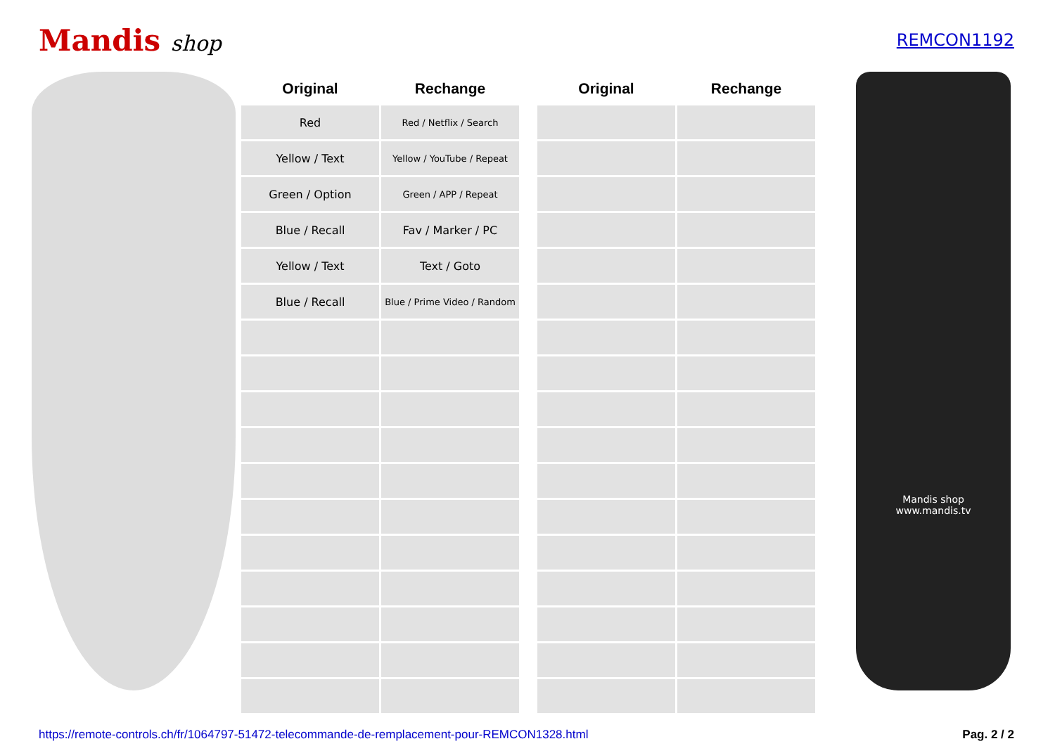Mandis shop
REMCON1192
| Original | Rechange |
| --- | --- |
| Red | Red / Netflix / Search |
| Yellow / Text | Yellow / YouTube / Repeat |
| Green / Option | Green / APP / Repeat |
| Blue / Recall | Fav / Marker / PC |
| Yellow / Text | Text / Goto |
| Blue / Recall | Blue / Prime Video / Random |
| Original | Rechange |
| --- | --- |
Mandis shop
www.mandis.tv
https://remote-controls.ch/fr/1064797-51472-telecommande-de-remplacement-pour-REMCON1328.html Pag. 2 / 2